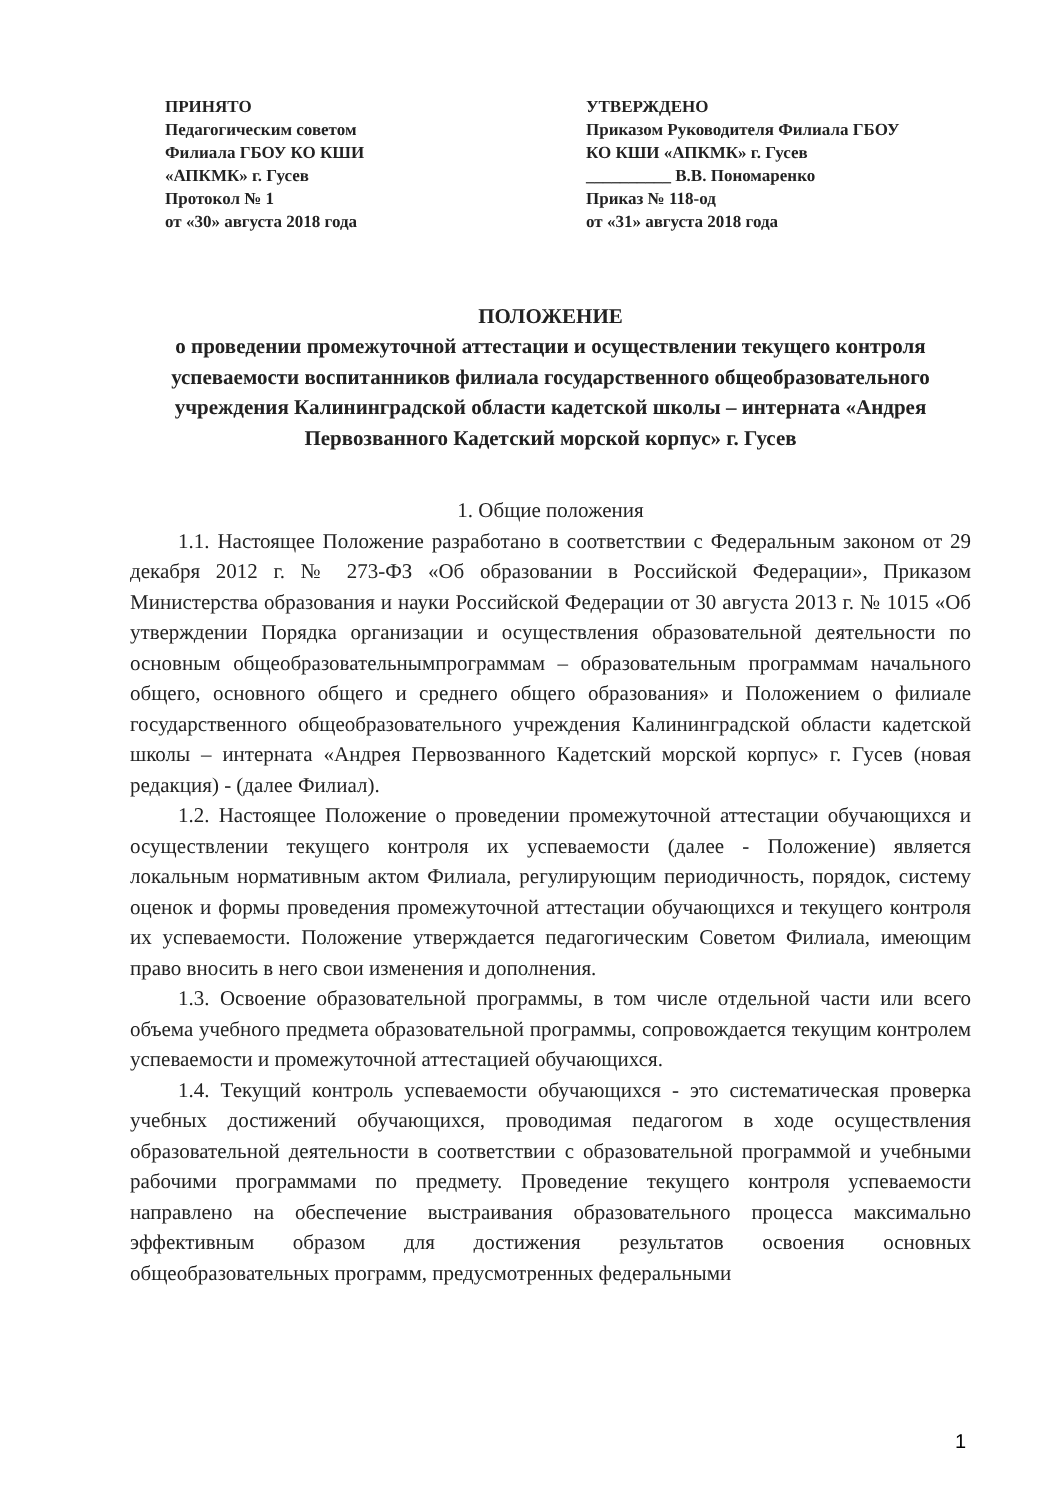ПРИНЯТО
Педагогическим советом
Филиала ГБОУ КО КШИ
«АПКМК» г. Гусев
Протокол № 1
от «30» августа 2018 года
УТВЕРЖДЕНО
Приказом Руководителя Филиала ГБОУ
КО КШИ «АПКМК» г. Гусев
__________ В.В. Пономаренко
Приказ № 118-од
от «31» августа 2018 года
ПОЛОЖЕНИЕ
о проведении промежуточной аттестации и осуществлении текущего контроля успеваемости воспитанников филиала государственного общеобразовательного учреждения Калининградской области кадетской школы – интерната «Андрея Первозванного Кадетский морской корпус» г. Гусев
1. Общие положения
1.1. Настоящее Положение разработано в соответствии с Федеральным законом от 29 декабря 2012 г. № 273-ФЗ «Об образовании в Российской Федерации», Приказом Министерства образования и науки Российской Федерации от 30 августа 2013 г. № 1015 «Об утверждении Порядка организации и осуществления образовательной деятельности по основным общеобразовательнымпрограммам – образовательным программам начального общего, основного общего и среднего общего образования» и Положением о филиале государственного общеобразовательного учреждения Калининградской области кадетской школы – интерната «Андрея Первозванного Кадетский морской корпус» г. Гусев (новая редакция) - (далее Филиал).
1.2. Настоящее Положение о проведении промежуточной аттестации обучающихся и осуществлении текущего контроля их успеваемости (далее - Положение) является локальным нормативным актом Филиала, регулирующим периодичность, порядок, систему оценок и формы проведения промежуточной аттестации обучающихся и текущего контроля их успеваемости. Положение утверждается педагогическим Советом Филиала, имеющим право вносить в него свои изменения и дополнения.
1.3. Освоение образовательной программы, в том числе отдельной части или всего объема учебного предмета образовательной программы, сопровождается текущим контролем успеваемости и промежуточной аттестацией обучающихся.
1.4. Текущий контроль успеваемости обучающихся - это систематическая проверка учебных достижений обучающихся, проводимая педагогом в ходе осуществления образовательной деятельности в соответствии с образовательной программой и учебными рабочими программами по предмету. Проведение текущего контроля успеваемости направлено на обеспечение выстраивания образовательного процесса максимально эффективным образом для достижения результатов освоения основных общеобразовательных программ, предусмотренных федеральными
1